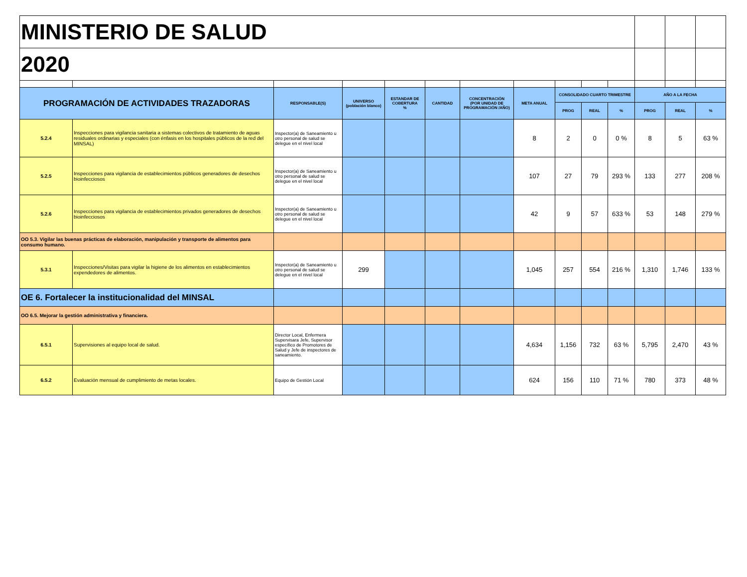| MINISTERIO DE SALUD | | | | | | | | | | | | | |
| 2020 | | | | | | | | | | | | | |
| PROGRAMACIÓN DE ACTIVIDADES TRAZADORAS | | RESPONSABLE(S) | UNIVERSO (población blanco) | ESTANDAR DE COBERTURA % | CANTIDAD | CONCENTRACIÓN (POR UNIDAD DE PROGRAMACIÓN /AÑO) | META ANUAL | CONSOLIDADO CUARTO TRIMESTRE | | | AÑO A LA FECHA | | |
| | | | | | | | | PROG | REAL | % | PROG | REAL | % |
| 5.2.4 | Inspecciones para vigilancia sanitaria a sistemas colectivos de tratamiento de aguas residuales ordinarias y especiales (con énfasis en los hospitales públicos de la red del MINSAL) | Inspector(a) de Saneamiento u otro personal de salud se delegue en el nivel local | | | | | 8 | 2 | 0 | 0 % | 8 | 5 | 63 % |
| 5.2.5 | Inspecciones para vigilancia de establecimientos públicos generadores de desechos bioinfecciosos | Inspector(a) de Saneamiento u otro personal de salud se delegue en el nivel local | | | | | 107 | 27 | 79 | 293 % | 133 | 277 | 208 % |
| 5.2.6 | Inspecciones para vigilancia de establecimientos privados generadores de desechos bioinfecciosos | Inspector(a) de Saneamiento u otro personal de salud se delegue en el nivel local | | | | | 42 | 9 | 57 | 633 % | 53 | 148 | 279 % |
| OO 5.3. Vigilar las buenas prácticas de elaboración, manipulación y transporte de alimentos para consumo humano. | | | | | | | | | | | | | |
| 5.3.1 | Inspecciones/Visitas para vigilar la higiene de los alimentos en establecimientos expendedores de alimentos. | Inspector(a) de Saneamiento u otro personal de salud se delegue en el nivel local | 299 | | | | 1,045 | 257 | 554 | 216 % | 1,310 | 1,746 | 133 % |
| OE 6. Fortalecer la institucionalidad del MINSAL | | | | | | | | | | | | | |
| OO 6.5. Mejorar la gestión administrativa y financiera. | | | | | | | | | | | | | |
| 6.5.1 | Supervisiones al equipo local de salud. | Director Local, Enfermera Supervisara Jefe, Supervisor específico de Promotores de Salud y Jefe de inspectores de saneamiento. | | | | | 4,634 | 1,156 | 732 | 63 % | 5,795 | 2,470 | 43 % |
| 6.5.2 | Evaluación mensual de cumplimiento de metas locales. | Equipo de Gestión Local | | | | | 624 | 156 | 110 | 71 % | 780 | 373 | 48 % |